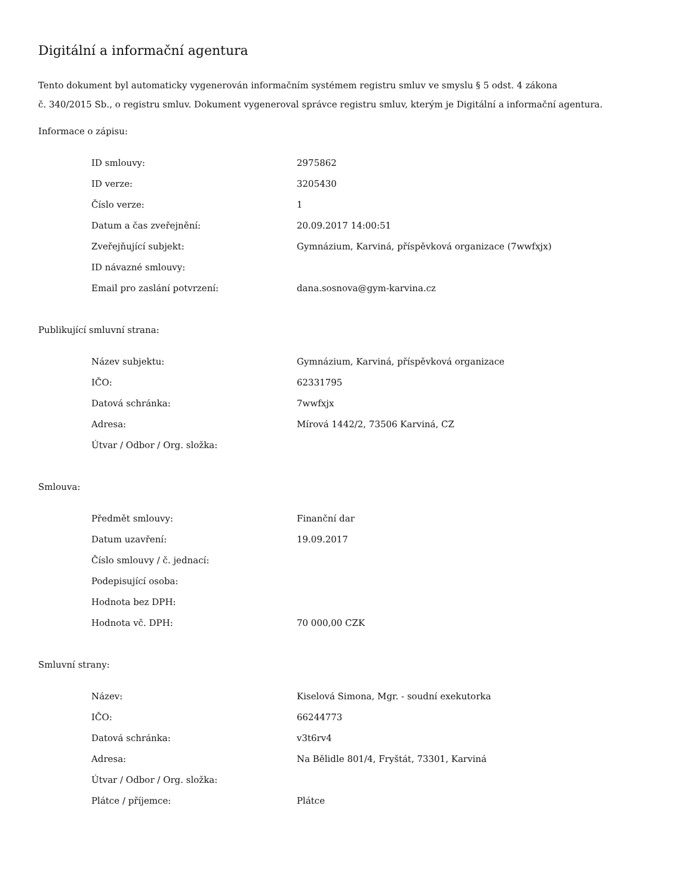Digitální a informační agentura
Tento dokument byl automaticky vygenerován informačním systémem registru smluv ve smyslu § 5 odst. 4 zákona
č. 340/2015 Sb., o registru smluv. Dokument vygeneroval správce registru smluv, kterým je Digitální a informační agentura.
Informace o zápisu:
| ID smlouvy: | 2975862 |
| ID verze: | 3205430 |
| Číslo verze: | 1 |
| Datum a čas zveřejnění: | 20.09.2017 14:00:51 |
| Zveřejňující subjekt: | Gymnázium, Karviná, příspěvková organizace (7wwfxjx) |
| ID návazné smlouvy: | |
| Email pro zaslání potvrzení: | dana.sosnova@gym-karvina.cz |
Publikující smluvní strana:
| Název subjektu: | Gymnázium, Karviná, příspěvková organizace |
| IČO: | 62331795 |
| Datová schránka: | 7wwfxjx |
| Adresa: | Mírová 1442/2, 73506 Karviná, CZ |
| Útvar / Odbor / Org. složka: | |
Smlouva:
| Předmět smlouvy: | Finanční dar |
| Datum uzavření: | 19.09.2017 |
| Číslo smlouvy / č. jednací: | |
| Podepisující osoba: | |
| Hodnota bez DPH: | |
| Hodnota vč. DPH: | 70 000,00 CZK |
Smluvní strany:
| Název: | Kiselová Simona, Mgr. - soudní exekutorka |
| IČO: | 66244773 |
| Datová schránka: | v3t6rv4 |
| Adresa: | Na Bělidle 801/4, Fryštát, 73301, Karviná |
| Útvar / Odbor / Org. složka: | |
| Plátce / příjemce: | Plátce |